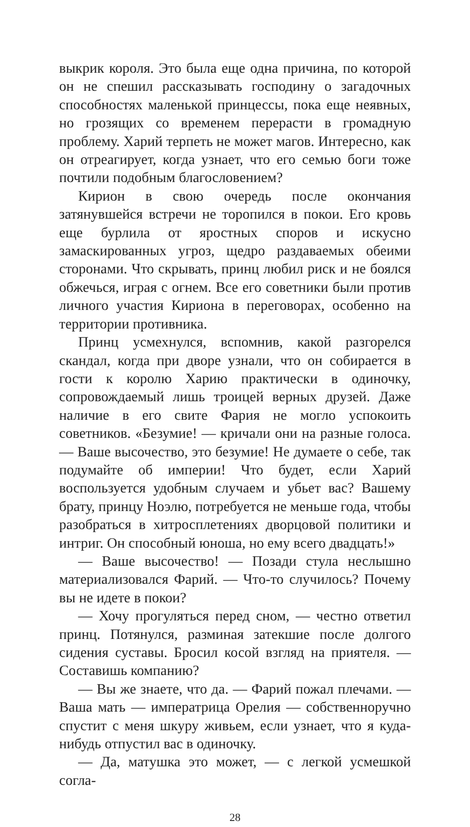выкрик короля. Это была еще одна причина, по которой он не спешил рассказывать господину о загадочных способностях маленькой принцессы, пока еще неявных, но грозящих со временем перерасти в громадную проблему. Харий терпеть не может магов. Интересно, как он отреагирует, когда узнает, что его семью боги тоже почтили подобным благословением?
Кирион в свою очередь после окончания затянувшейся встречи не торопился в покои. Его кровь еще бурлила от яростных споров и искусно замаскированных угроз, щедро раздаваемых обеими сторонами. Что скрывать, принц любил риск и не боялся обжечься, играя с огнем. Все его советники были против личного участия Кириона в переговорах, особенно на территории противника.
Принц усмехнулся, вспомнив, какой разгорелся скандал, когда при дворе узнали, что он собирается в гости к королю Харию практически в одиночку, сопровождаемый лишь троицей верных друзей. Даже наличие в его свите Фария не могло успокоить советников. «Безумие! — кричали они на разные голоса. — Ваше высочество, это безумие! Не думаете о себе, так подумайте об империи! Что будет, если Харий воспользуется удобным случаем и убьет вас? Вашему брату, принцу Ноэлю, потребуется не меньше года, чтобы разобраться в хитросплетениях дворцовой политики и интриг. Он способный юноша, но ему всего двадцать!»
— Ваше высочество! — Позади стула неслышно материализовался Фарий. — Что-то случилось? Почему вы не идете в покои?
— Хочу прогуляться перед сном, — честно ответил принц. Потянулся, разминая затекшие после долгого сидения суставы. Бросил косой взгляд на приятеля. — Составишь компанию?
— Вы же знаете, что да. — Фарий пожал плечами. — Ваша мать — императрица Орелия — собственноручно спустит с меня шкуру живьем, если узнает, что я куда-нибудь отпустил вас в одиночку.
— Да, матушка это может, — с легкой усмешкой согла-
28